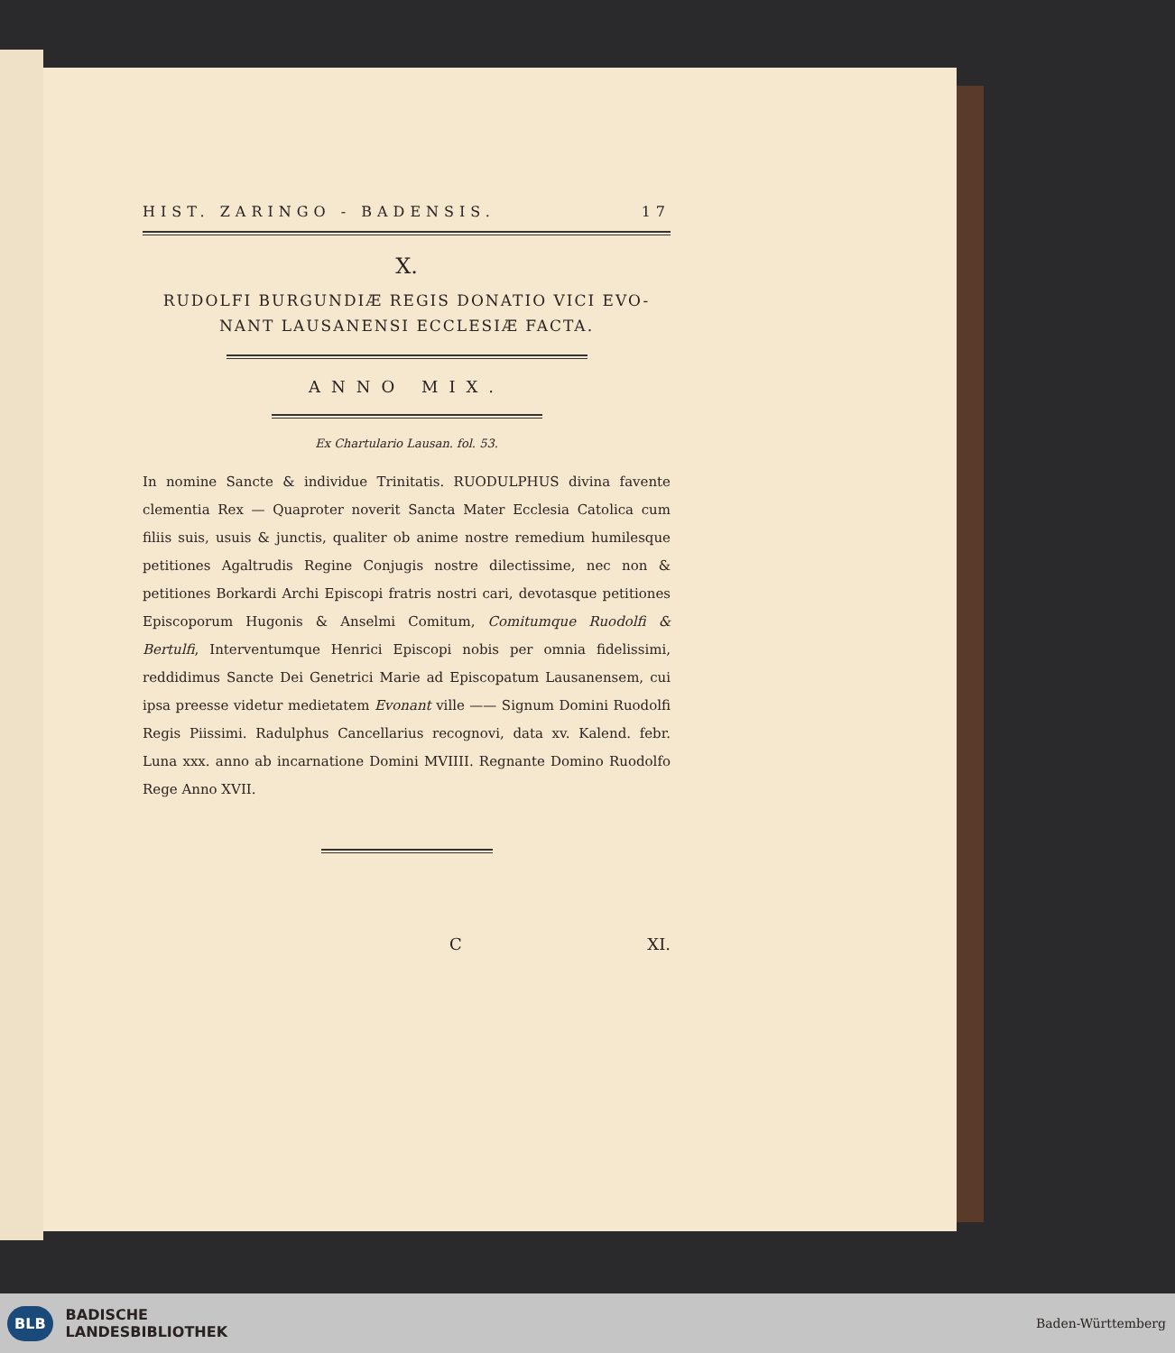HIST. ZARINGO - BADENSIS. 17
X.
RUDOLFI BURGUNDIÆ REGIS DONATIO VICI EVO-
NANT LAUSANENSI ECCLESIÆ FACTA.
ANNO MIX.
Ex Chartulario Lausan. fol. 53.
In nomine Sancte & individue Trinitatis. RUODULPHUS divina favente clementia Rex — Quaproter noverit Sancta Mater Ecclesia Catolica cum filiis suis, usuis & junctis, qualiter ob anime nostre remedium humilesque petitiones Agaltrudis Regine Conjugis nostre dilectissime, nec non & petitiones Borkardi Archi Episcopi fratris nostri cari, devotasque petitiones Episcoporum Hugonis & Anselmi Comitum, Comitumque Ruodolfi & Bertulfi, Interventumque Henrici Episcopi nobis per omnia fidelissimi, reddidimus Sancte Dei Genetrici Marie ad Episcopatum Lausanensem, cui ipsa preesse videtur medietatem Evonant ville —— Signum Domini Ruodolfi Regis Piissimi. Radulphus Cancellarius recognovi, data xv. Kalend. febr. Luna xxx. anno ab incarnatione Domini MVIIII. Regnante Domino Ruodolfo Rege Anno XVII.
C XI.
BLB BADISCHE
LANDESBIBLIOTHEK
Baden-Württemberg